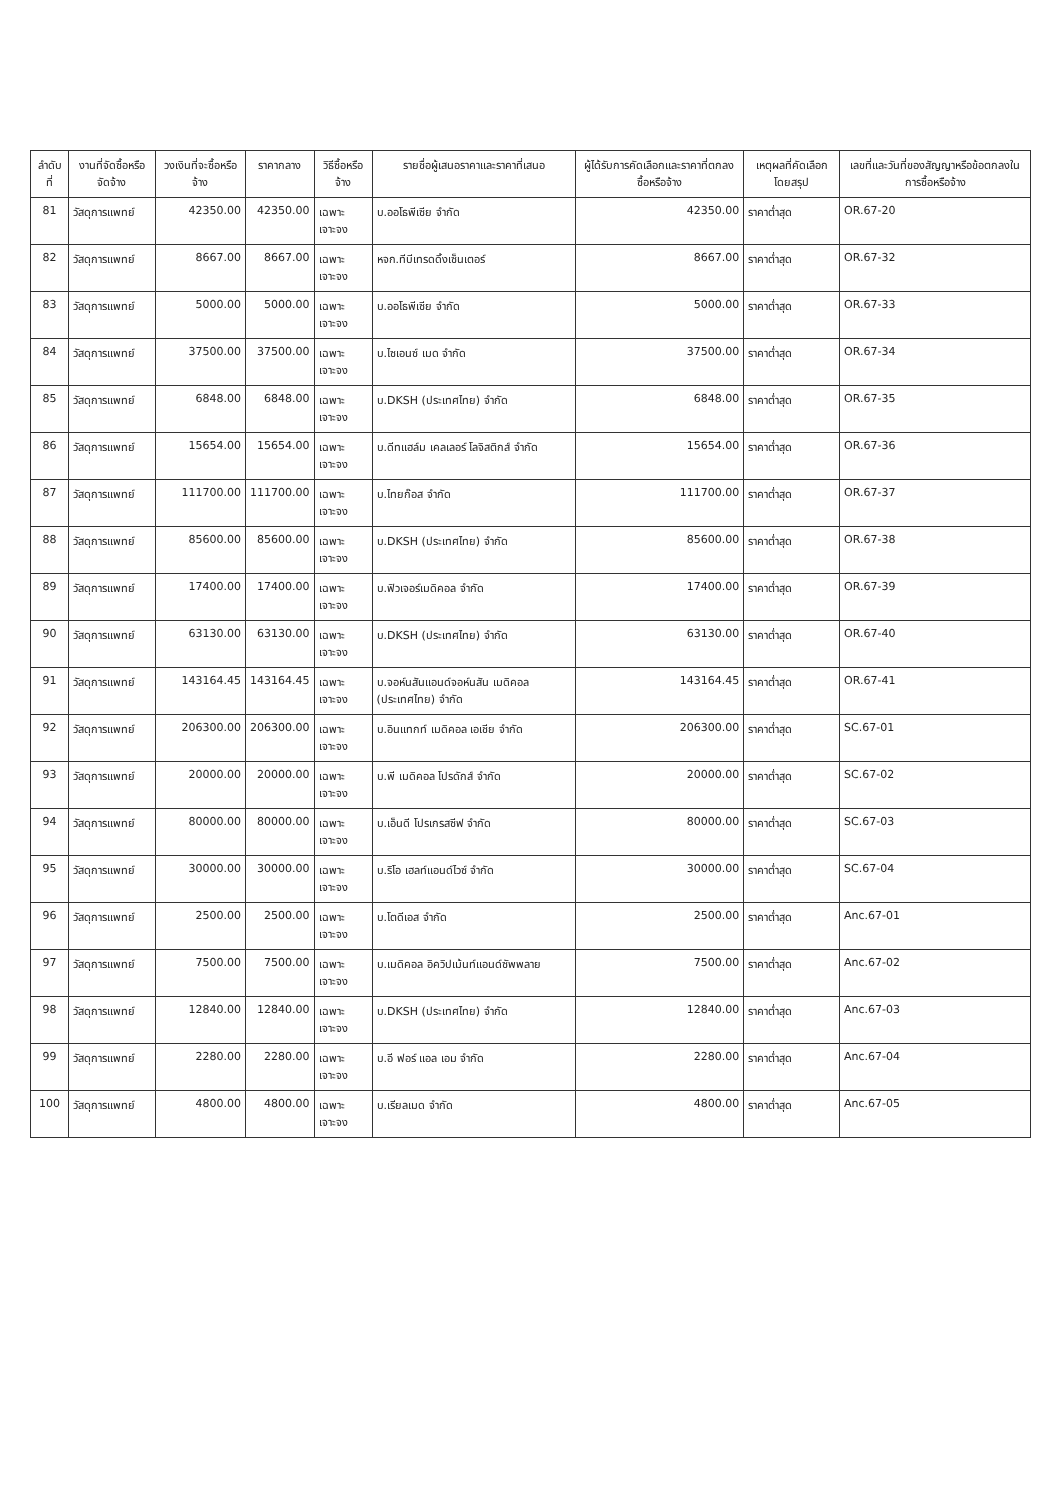| ลำดับที่ | งานที่จัดซื้อหรือจัดจ้าง | วงเงินที่จะซื้อหรือจ้าง | ราคากลาง | วิธีซื้อหรือจ้าง | รายชื่อผู้เสนอราคาและราคาที่เสนอ | ผู้ได้รับการคัดเลือกและราคาที่ตกลงซื้อหรือจ้าง | เหตุผลที่คัดเลือกโดยสรุป | เลขที่และวันที่ของสัญญาหรือข้อตกลงในการซื้อหรือจ้าง |
| --- | --- | --- | --- | --- | --- | --- | --- | --- |
| 81 | วัสดุการแพทย์ | 42350.00 | 42350.00 | เฉพาะเจาะจง | บ.ออโธพีเซีย จำกัด | 42350.00 | ราคาต่ำสุด | OR.67-20 |
| 82 | วัสดุการแพทย์ | 8667.00 | 8667.00 | เฉพาะเจาะจง | หจก.ทีบีเทรดดิ้งเซ็นเตอร์ | 8667.00 | ราคาต่ำสุด | OR.67-32 |
| 83 | วัสดุการแพทย์ | 5000.00 | 5000.00 | เฉพาะเจาะจง | บ.ออโธพีเซีย จำกัด | 5000.00 | ราคาต่ำสุด | OR.67-33 |
| 84 | วัสดุการแพทย์ | 37500.00 | 37500.00 | เฉพาะเจาะจง | บ.ไซเอนซ์ เมด จำกัด | 37500.00 | ราคาต่ำสุด | OR.67-34 |
| 85 | วัสดุการแพทย์ | 6848.00 | 6848.00 | เฉพาะเจาะจง | บ.DKSH (ประเทศไทย) จำกัด | 6848.00 | ราคาต่ำสุด | OR.67-35 |
| 86 | วัสดุการแพทย์ | 15654.00 | 15654.00 | เฉพาะเจาะจง | บ.ดีทแฮล์ม เคลเลอร์ โลจิสติกส์ จำกัด | 15654.00 | ราคาต่ำสุด | OR.67-36 |
| 87 | วัสดุการแพทย์ | 111700.00 | 111700.00 | เฉพาะเจาะจง | บ.ไทยก๊อส จำกัด | 111700.00 | ราคาต่ำสุด | OR.67-37 |
| 88 | วัสดุการแพทย์ | 85600.00 | 85600.00 | เฉพาะเจาะจง | บ.DKSH (ประเทศไทย) จำกัด | 85600.00 | ราคาต่ำสุด | OR.67-38 |
| 89 | วัสดุการแพทย์ | 17400.00 | 17400.00 | เฉพาะเจาะจง | บ.ฟิวเจอร์เมดิคอล จำกัด | 17400.00 | ราคาต่ำสุด | OR.67-39 |
| 90 | วัสดุการแพทย์ | 63130.00 | 63130.00 | เฉพาะเจาะจง | บ.DKSH (ประเทศไทย) จำกัด | 63130.00 | ราคาต่ำสุด | OR.67-40 |
| 91 | วัสดุการแพทย์ | 143164.45 | 143164.45 | เฉพาะเจาะจง | บ.จอห์นสันแอนด์จอห์นสัน เมดิคอล (ประเทศไทย) จำกัด | 143164.45 | ราคาต่ำสุด | OR.67-41 |
| 92 | วัสดุการแพทย์ | 206300.00 | 206300.00 | เฉพาะเจาะจง | บ.อินแทกท์ เมดิคอล เอเชีย จำกัด | 206300.00 | ราคาต่ำสุด | SC.67-01 |
| 93 | วัสดุการแพทย์ | 20000.00 | 20000.00 | เฉพาะเจาะจง | บ.พี เมดิคอล โปรดักส์ จำกัด | 20000.00 | ราคาต่ำสุด | SC.67-02 |
| 94 | วัสดุการแพทย์ | 80000.00 | 80000.00 | เฉพาะเจาะจง | บ.เอ็นดี โปรเกรสซีฟ จำกัด | 80000.00 | ราคาต่ำสุด | SC.67-03 |
| 95 | วัสดุการแพทย์ | 30000.00 | 30000.00 | เฉพาะเจาะจง | บ.ริโอ เฮลท์แอนด์ไวซ์ จำกัด | 30000.00 | ราคาต่ำสุด | SC.67-04 |
| 96 | วัสดุการแพทย์ | 2500.00 | 2500.00 | เฉพาะเจาะจง | บ.โตดีเอส จำกัด | 2500.00 | ราคาต่ำสุด | Anc.67-01 |
| 97 | วัสดุการแพทย์ | 7500.00 | 7500.00 | เฉพาะเจาะจง | บ.เมดิคอล อิควิปเม้นท์แอนด์ซัพพลาย | 7500.00 | ราคาต่ำสุด | Anc.67-02 |
| 98 | วัสดุการแพทย์ | 12840.00 | 12840.00 | เฉพาะเจาะจง | บ.DKSH (ประเทศไทย) จำกัด | 12840.00 | ราคาต่ำสุด | Anc.67-03 |
| 99 | วัสดุการแพทย์ | 2280.00 | 2280.00 | เฉพาะเจาะจง | บ.อี ฟอร์ แอล เอม จำกัด | 2280.00 | ราคาต่ำสุด | Anc.67-04 |
| 100 | วัสดุการแพทย์ | 4800.00 | 4800.00 | เฉพาะเจาะจง | บ.เรียลเมด จำกัด | 4800.00 | ราคาต่ำสุด | Anc.67-05 |